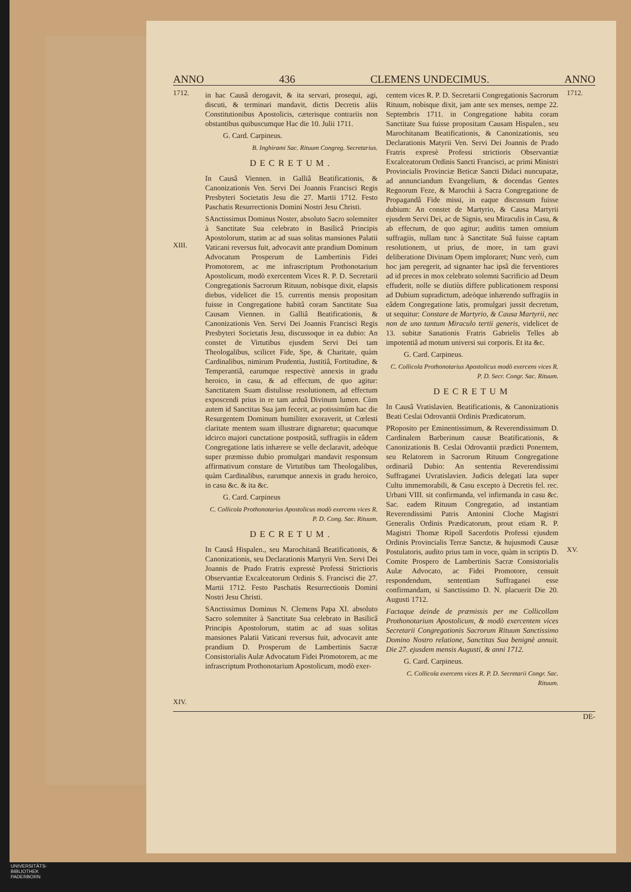ANNO 436 CLEMENS UNDECIMUS. ANNO
1712.
XIII.
XIV.
in hac Causâ derogavit, & ita servari, prosequi, agi, discuti, & terminari mandavit, dictis Decretis aliis Constitutionibus Apostolicis, cæterisque contrariis non obstantibus quibuscumque Hac die 10. Julii 1711.
G. Card. Carpineus.
B. Inghirami Sac. Rituum Congreg. Secretarius.
DECRETUM.
In Causâ Viennen. in Galliâ Beatificationis, & Canonizationis Ven. Servi Dei Joannis Francisci Regis Presbyteri Societatis Jesu die 27. Martii 1712. Festo Paschatis Resurrectionis Domini Nostri Jesu Christi.
SAnctissimus Dominus Noster, absoluto Sacro solemniter à Sanctitate Sua celebrato in Basilicâ Principis Apostolorum, statim ac ad suas solitas mansiones Palatii Vaticani reversus fuit, advocavit ante prandium Dominum Advocatum Prosperum de Lambertinis Fidei Promotorem, ac me infrascriptum Prothonotarium Apostolicum, modò exercentem Vices R. P. D. Secretarii Congregationis Sacrorum Rituum, nobisque dixit, elapsis diebus, videlicet die 15. currentis mensis propositam fuisse in Congregatione habitâ coram Sanctitate Sua Causam Viennen. in Galliâ Beatificationis, & Canonizationis Ven. Servi Dei Joannis Francisci Regis Presbyteri Societatis Jesu, discussoque in ea dubio: An constet de Virtutibus ejusdem Servi Dei tam Theologalibus, scilicet Fide, Spe, & Charitate, quàm Cardinalibus, nimirum Prudentia, Justitiâ, Fortitudine, & Temperantiâ, earumque respectivè annexis in gradu heroico, in casu, & ad effectum, de quo agitur: Sanctitatem Suam distulisse resolutionem, ad effectum exposcendi prius in re tam arduâ Divinum lumen. Cùm autem id Sanctitas Sua jam fecerit, ac potissimùm hac die Resurgentem Dominum humiliter exoraverit, ut Cœlesti claritate mentem suam illustrare dignaretur; quacumque idcirco majori cunctatione postpositâ, suffragiis in eâdem Congregatione latis inhærere se velle declaravit, adeòque super præmisso dubio promulgari mandavit responsum affirmativum constare de Virtutibus tam Theologalibus, quàm Cardinalibus, earumque annexis in gradu heroico, in casu &c. & ita &c.
G. Card. Carpineus
C. Collicola Prothonotarius Apostolicus modò exercens vices R. P. D. Cong. Sac. Rituum.
DECRETUM.
In Causâ Hispalen., seu Marochitanâ Beatificationis, & Canonizationis, seu Declarationis Martyrii Ven. Servi Dei Joannis de Prado Fratris expressè Professi Strictioris Observantiæ Excalceatorum Ordinis S. Francisci die 27. Martii 1712. Festo Paschatis Resurrectionis Domini Nostri Jesu Christi.
SAnctissimus Dominus N. Clemens Papa XI. absoluto Sacro solemniter à Sanctitate Sua celebrato in Basilicâ Principis Apostolorum, statim ac ad suas solitas mansiones Palatii Vaticani reversus fuit, advocavit ante prandium D. Prosperum de Lambertinis Sacræ Consistorialis Aulæ Advocatum Fidei Promotorem, ac me infrascriptum Prothonotarium Apostolicum, modò exer-
centem vices R. P. D. Secretarii Congregationis Sacrorum Rituum, nobisque dixit, jam ante sex menses, nempe 22. Septembris 1711. in Congregatione habita coram Sanctitate Sua fuisse propositam Causam Hispalen., seu Marochitanam Beatificationis, & Canonizationis, seu Declarationis Matyrii Ven. Servi Dei Joannis de Prado Fratris expresè Professi strictioris Observantiæ Excalceatorum Ordinis Sancti Francisci, ac primi Ministri Provincialis Provinciæ Beticæ Sancti Didaci nuncupatæ, ad annunciandum Evangelium, & docendas Gentes Regnorum Feze, & Marochii à Sacra Congregatione de Propagandâ Fide missi, in eaque discussum fuisse dubium: An constet de Martyrio, & Causa Martyrii ejusdem Servi Dei, ac de Signis, seu Miraculis in Casu, & ab effectum, de quo agitur; auditis tamen omnium suffragiis, nullam tunc à Sanctitate Suâ fuisse captam resolutionem, ut prius, de more, in tam gravi deliberatione Divinam Opem imploraret; Nunc verò, cum hoc jam peregerit, ad signanter hac ipsâ die ferventiores ad id preces in mox celebrato solemni Sacrificio ad Deum effuderit, nolle se diutiùs differe publicationem responsi ad Dubium supradictum, adeòque inhærendo suffragiis in eâdem Congregatione latis, promulgari jussit decretum, ut sequitur: Constare de Martyrio, & Causa Martyrii, nec non de uno tantum Miraculo tertii generis, videlicet de 13. subitæ Sanationis Fratris Gabrielis Telles ab impotentiâ ad motum universi sui corporis. Et ita &c.
G. Card. Carpineus.
C. Collicola Prothonotarius Apostolicus modò exercens vices R. P. D. Secr. Congr. Sac. Rituum.
DECRETUM
In Causâ Vratislavien. Beatificationis, & Canonizationis Beati Ceslai Odrovantii Ordinis Prædicatorum.
PRoposito per Eminentissimum, & Reverendissimum D. Cardinalem Barberinum causæ Beatificationis, & Canonizationis B. Ceslai Odrovantii prædicti Ponentem, seu Relatorem in Sacrorum Rituum Congregatione ordinariâ Dubio: An sententia Reverendissimi Suffraganei Uvratislavien. Judicis delegati lata super Cultu immemorabili, & Casu excepto à Decretis fel. rec. Urbani VIII. sit confirmanda, vel infirmanda in casu &c. Sac. eadem Rituum Congregatio, ad instantiam Reverendissimi Patris Antonini Cloche Magistri Generalis Ordinis Prædicatorum, prout etiam R. P. Magistri Thomæ Ripoll Sacerdotis Professi ejusdem Ordinis Provincialis Terræ Sanctæ, & hujusmodi Causæ Postulatoris, audito prius tam in voce, quàm in scriptis D. Comite Prospero de Lambertinis Sacræ Consistorialis Aulæ Advocato, ac Fidei Promotore, censuit respondendum, sententiam Suffraganei esse confirmandam, si Sanctissimo D. N. placuerit Die 20. Augusti 1712.
Factaque deinde de præmissis per me Collicollam Prothonotarium Apostolicum, & modò exercentem vices Secretarii Congregationis Sacrorum Rituum Sanctissimo Domino Nostro relatione, Sanctitas Sua benignè annuit. Die 27. ejusdem mensis Augusti, & anni 1712.
G. Card. Carpineus.
C. Collicola exercens vices R. P. D. Secretarii Congr. Sac. Rituum.
1712.
XV.
DE-
UNIVERSITÄTS-
BIBLIOTHEK
PADERBORN